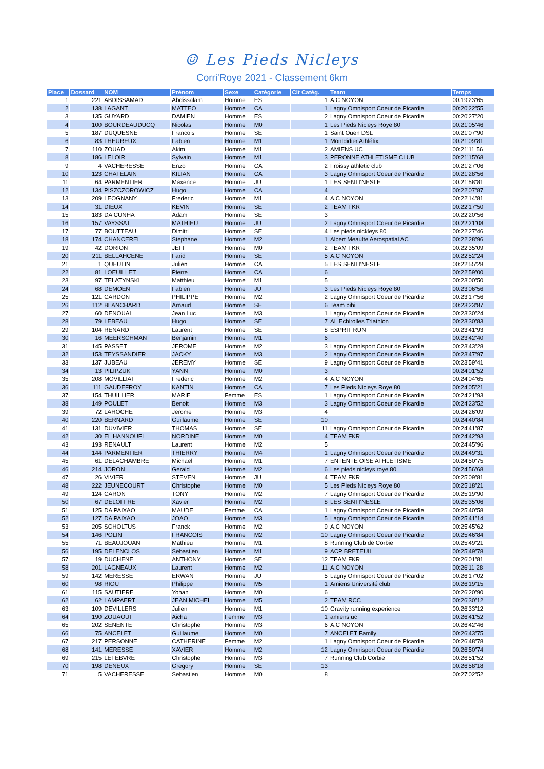☺ Les Pieds Nicleys
Corri'Roye 2021 - Classement 6km
| Place | Dossard | NOM | Prénom | Sexe | Catégorie | Clt Catég. | Team | Temps |
| --- | --- | --- | --- | --- | --- | --- | --- | --- |
| 1 | 221 | ABDISSAMAD | Abdissalam | Homme | ES | 1 | A.C NOYON | 00:19'23"65 |
| 2 | 138 | LAGANT | MATTEO | Homme | CA | 1 | Lagny Omnisport Coeur de Picardie | 00:20'22"55 |
| 3 | 135 | GUYARD | DAMIEN | Homme | ES | 2 | Lagny Omnisport Coeur de Picardie | 00:20'27"20 |
| 4 | 100 | BOURDEAUDUCQ | Nicolas | Homme | M0 | 1 | Les Pieds Nicleys Roye 80 | 00:21'05"46 |
| 5 | 187 | DUQUESNE | Francois | Homme | SE | 1 | Saint Ouen DSL | 00:21'07"90 |
| 6 | 83 | LHEUREUX | Fabien | Homme | M1 | 1 | Montdidier Athlétix | 00:21'09"81 |
| 7 | 110 | ZOUAD | Akim | Homme | M1 | 2 | AMIENS UC | 00:21'11"56 |
| 8 | 186 | LELOIR | Sylvain | Homme | M1 | 3 | PERONNE ATHLETISME CLUB | 00:21'15"68 |
| 9 | 4 | VACHERESSE | Enzo | Homme | CA | 2 | Froissy athletic club | 00:21'27"06 |
| 10 | 123 | CHATELAIN | KILIAN | Homme | CA | 3 | Lagny Omnisport Coeur de Picardie | 00:21'28"56 |
| 11 | 64 | PARMENTIER | Maxence | Homme | JU | 1 | LES SENTI'NESLE | 00:21'58"81 |
| 12 | 134 | PISZCZOROWICZ | Hugo | Homme | CA | 4 | | 00:22'07"87 |
| 13 | 209 | LEOGNANY | Frederic | Homme | M1 | 4 | A.C NOYON | 00:22'14"81 |
| 14 | 31 | DIEUX | KEVIN | Homme | SE | 2 | TEAM FKR | 00:22'17"50 |
| 15 | 183 | DA CUNHA | Adam | Homme | SE | 3 | | 00:22'20"56 |
| 16 | 157 | VAYSSAT | MATHIEU | Homme | JU | 2 | Lagny Omnisport Coeur de Picardie | 00:22'21"08 |
| 17 | 77 | BOUTTEAU | Dimitri | Homme | SE | 4 | Les pieds nickleys 80 | 00:22'27"46 |
| 18 | 174 | CHANCEREL | Stephane | Homme | M2 | 1 | Albert Meaulte Aerospatial AC | 00:22'28"96 |
| 19 | 42 | DORION | JEFF | Homme | M0 | 2 | TEAM FKR | 00:22'35"09 |
| 20 | 211 | BELLAHCENE | Farid | Homme | SE | 5 | A.C NOYON | 00:22'52"24 |
| 21 | 1 | QUEULIN | Julien | Homme | CA | 5 | LES SENTI'NESLE | 00:22'55"28 |
| 22 | 81 | LOEUILLET | Pierre | Homme | CA | 6 | | 00:22'59"00 |
| 23 | 97 | TELATYNSKI | Matthieu | Homme | M1 | 5 | | 00:23'00"50 |
| 24 | 68 | DEMOEN | Fabien | Homme | JU | 3 | Les Pieds Nicleys Roye 80 | 00:23'06"56 |
| 25 | 121 | CARDON | PHILIPPE | Homme | M2 | 2 | Lagny Omnisport Coeur de Picardie | 00:23'17"56 |
| 26 | 112 | BLANCHARD | Arnaud | Homme | SE | 6 | Team bibi | 00:23'23"87 |
| 27 | 60 | DENOUAL | Jean Luc | Homme | M3 | 1 | Lagny Omnisport Coeur de Picardie | 00:23'30"24 |
| 28 | 79 | LEBEAU | Hugo | Homme | SE | 7 | AL Echirolles Triathlon | 00:23'30"83 |
| 29 | 104 | RENARD | Laurent | Homme | SE | 8 | ESPRIT RUN | 00:23'41"93 |
| 30 | 16 | MEERSCHMAN | Benjamin | Homme | M1 | 6 | | 00:23'42"40 |
| 31 | 145 | PASSET | JEROME | Homme | M2 | 3 | Lagny Omnisport Coeur de Picardie | 00:23'43"28 |
| 32 | 153 | TEYSSANDIER | JACKY | Homme | M3 | 2 | Lagny Omnisport Coeur de Picardie | 00:23'47"97 |
| 33 | 137 | JUBEAU | JEREMY | Homme | SE | 9 | Lagny Omnisport Coeur de Picardie | 00:23'59"41 |
| 34 | 13 | PILIPZUK | YANN | Homme | M0 | 3 | | 00:24'01"52 |
| 35 | 208 | MOVILLIAT | Frederic | Homme | M2 | 4 | A.C NOYON | 00:24'04"65 |
| 36 | 111 | GAUDEFROY | KANTIN | Homme | CA | 7 | Les Pieds Nicleys Roye 80 | 00:24'05"21 |
| 37 | 154 | THUILLIER | MARIE | Femme | ES | 1 | Lagny Omnisport Coeur de Picardie | 00:24'21"93 |
| 38 | 149 | POULET | Benoit | Homme | M3 | 3 | Lagny Omnisport Coeur de Picardie | 00:24'23"52 |
| 39 | 72 | LAHOCHE | Jerome | Homme | M3 | 4 | | 00:24'26"09 |
| 40 | 220 | BERNARD | Guillaume | Homme | SE | 10 | | 00:24'40"84 |
| 41 | 131 | DUVIVIER | THOMAS | Homme | SE | 11 | Lagny Omnisport Coeur de Picardie | 00:24'41"87 |
| 42 | 30 | EL HANNOUFI | NORDINE | Homme | M0 | 4 | TEAM FKR | 00:24'42"93 |
| 43 | 193 | RENAULT | Laurent | Homme | M2 | 5 | | 00:24'45"96 |
| 44 | 144 | PARMENTIER | THIERRY | Homme | M4 | 1 | Lagny Omnisport Coeur de Picardie | 00:24'49"31 |
| 45 | 61 | DELACHAMBRE | Michael | Homme | M1 | 7 | ENTENTE OISE ATHLETISME | 00:24'50"75 |
| 46 | 214 | JORON | Gerald | Homme | M2 | 6 | Les pieds nicleys roye 80 | 00:24'56"68 |
| 47 | 26 | VIVIER | STEVEN | Homme | JU | 4 | TEAM FKR | 00:25'09"81 |
| 48 | 222 | JEUNECOURT | Christophe | Homme | M0 | 5 | Les Pieds Nicleys Roye 80 | 00:25'18"21 |
| 49 | 124 | CARON | TONY | Homme | M2 | 7 | Lagny Omnisport Coeur de Picardie | 00:25'19"90 |
| 50 | 67 | DELOFFRE | Xavier | Homme | M2 | 8 | LES SENTI'NESLE | 00:25'35"06 |
| 51 | 125 | DA PAIXAO | MAUDE | Femme | CA | 1 | Lagny Omnisport Coeur de Picardie | 00:25'40"58 |
| 52 | 127 | DA PAIXAO | JOAO | Homme | M3 | 5 | Lagny Omnisport Coeur de Picardie | 00:25'41"14 |
| 53 | 205 | SCHOLTUS | Franck | Homme | M2 | 9 | A.C NOYON | 00:25'45"62 |
| 54 | 146 | POLIN | FRANCOIS | Homme | M2 | 10 | Lagny Omnisport Coeur de Picardie | 00:25'46"84 |
| 55 | 71 | BEAUJOUAN | Mathieu | Homme | M1 | 8 | Running Club de Corbie | 00:25'49"21 |
| 56 | 195 | DELENCLOS | Sebastien | Homme | M1 | 9 | ACP BRETEUIL | 00:25'49"78 |
| 57 | 19 | DUCHENE | ANTHONY | Homme | SE | 12 | TEAM FKR | 00:26'01"81 |
| 58 | 201 | LAGNEAUX | Laurent | Homme | M2 | 11 | A.C NOYON | 00:26'11"28 |
| 59 | 142 | MERESSE | ERWAN | Homme | JU | 5 | Lagny Omnisport Coeur de Picardie | 00:26'17"02 |
| 60 | 98 | RIOU | Philippe | Homme | M5 | 1 | Amiens Université club | 00:26'19"15 |
| 61 | 115 | SAUTIERE | Yohan | Homme | M0 | 6 | | 00:26'20"90 |
| 62 | 62 | LAMPAERT | JEAN MICHEL | Homme | M5 | 2 | TEAM RCC | 00:26'30"12 |
| 63 | 109 | DEVILLERS | Julien | Homme | M1 | 10 | Gravity running experience | 00:26'33"12 |
| 64 | 190 | ZOUAOUI | Aicha | Femme | M3 | 1 | amiens uc | 00:26'41"52 |
| 65 | 202 | SENENTE | Christophe | Homme | M3 | 6 | A.C NOYON | 00:26'42"46 |
| 66 | 75 | ANCELET | Guillaume | Homme | M0 | 7 | ANCELET Family | 00:26'43"75 |
| 67 | 217 | PERSONNE | CATHERINE | Femme | M2 | 1 | Lagny Omnisport Coeur de Picardie | 00:26'48"78 |
| 68 | 141 | MERESSE | XAVIER | Homme | M2 | 12 | Lagny Omnisport Coeur de Picardie | 00:26'50"74 |
| 69 | 215 | LEFEBVRE | Christophe | Homme | M3 | 7 | Running Club Corbie | 00:26'51"52 |
| 70 | 198 | DENEUX | Gregory | Homme | SE | 13 | | 00:26'58"18 |
| 71 | 5 | VACHERESSE | Sebastien | Homme | M0 | 8 | | 00:27'02"52 |